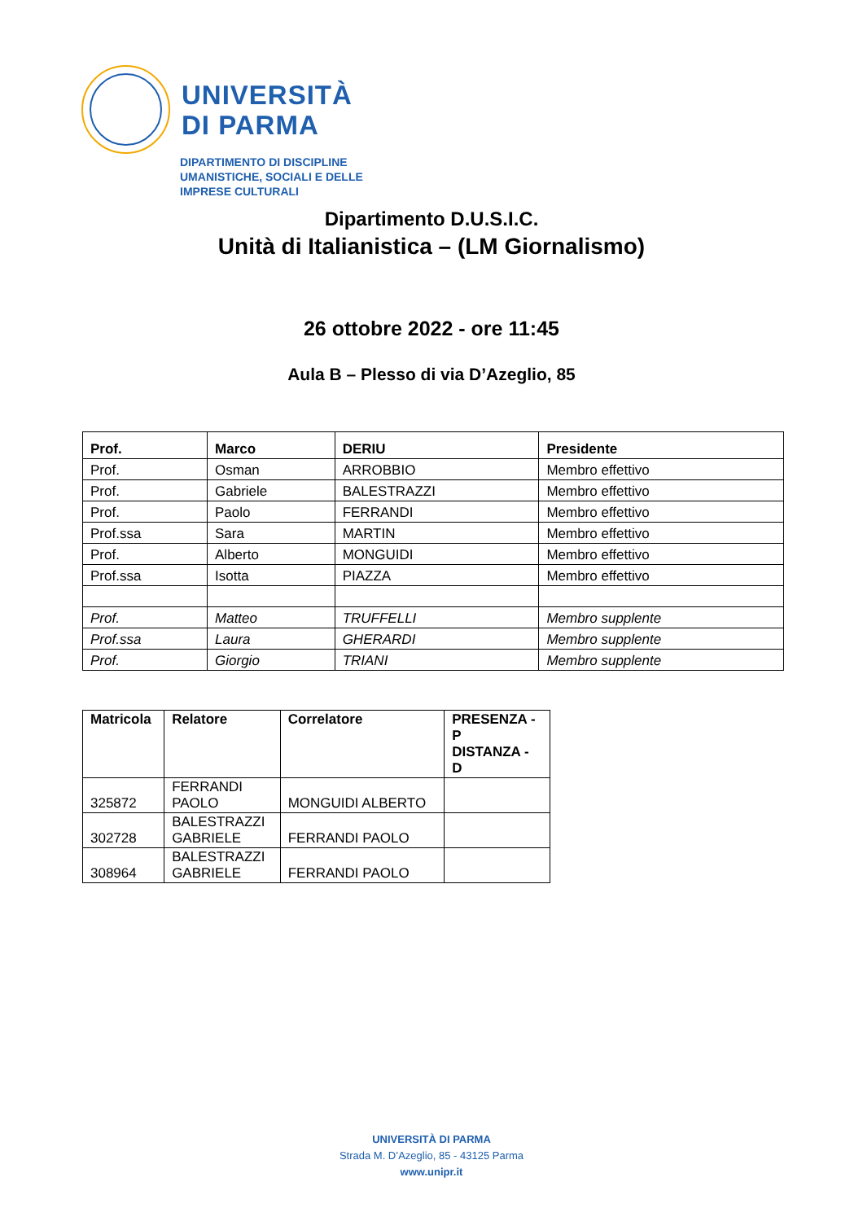UNIVERSITÀ
DI PARMA
DIPARTIMENTO DI DISCIPLINE
UMANISTICHE, SOCIALI E DELLE
IMPRESE CULTURALI
Dipartimento D.U.S.I.C.
Unità di Italianistica – (LM Giornalismo)
26 ottobre 2022 - ore 11:45
Aula B – Plesso di via D’Azeglio, 85
| Prof. | Marco | DERIU | Presidente |
| --- | --- | --- | --- |
| Prof. | Osman | ARROBBIO | Membro effettivo |
| Prof. | Gabriele | BALESTRAZZI | Membro effettivo |
| Prof. | Paolo | FERRANDI | Membro effettivo |
| Prof.ssa | Sara | MARTIN | Membro effettivo |
| Prof. | Alberto | MONGUIDI | Membro effettivo |
| Prof.ssa | Isotta | PIAZZA | Membro effettivo |
| Prof. | Matteo | TRUFFELLI | Membro supplente |
| Prof.ssa | Laura | GHERARDI | Membro supplente |
| Prof. | Giorgio | TRIANI | Membro supplente |
| Matricola | Relatore | Correlatore | PRESENZA - P DISTANZA - D |
| --- | --- | --- | --- |
| 325872 | FERRANDI PAOLO | MONGUIDI ALBERTO | |
| 302728 | BALESTRAZZI GABRIELE | FERRANDI PAOLO | |
| 308964 | BALESTRAZZI GABRIELE | FERRANDI PAOLO | |
UNIVERSITÀ DI PARMA
Strada M. D’Azeglio, 85 - 43125 Parma
www.unipr.it